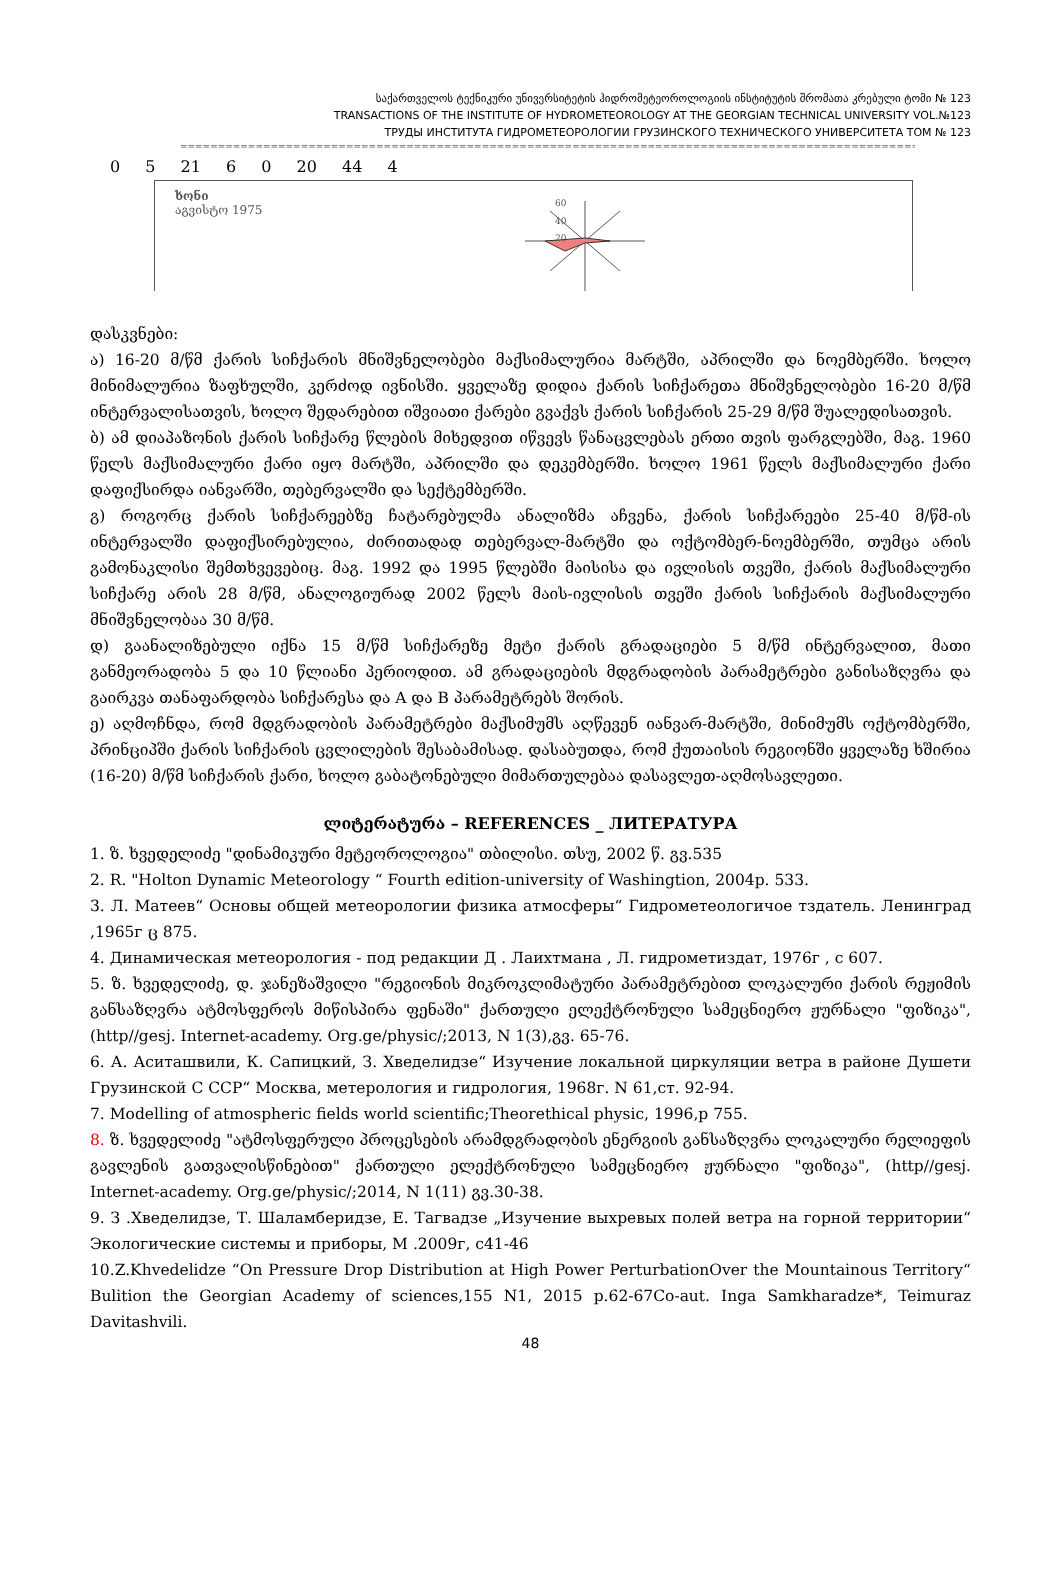საქართველოს ტექნიკური უნივერსიტეტის ჰიდრომეტეოროლოგიის ინსტიტუტის შრომათა კრებული ტომი № 123
TRANSACTIONS OF THE INSTITUTE OF HYDROMETEOROLOGY AT THE GEORGIAN TECHNICAL UNIVERSITY VOL.№123
ТРУДЫ ИНСТИТУТА ГИДРОМЕТЕОРОЛОГИИ ГРУЗИНСКОГО ТЕХНИЧЕСКОГО УНИВЕРСИТЕТА ТОМ № 123
=====================================================================================================
0 5 21 6 0 20 44 4
ხონი
აგვისტო 1975
60
40
20
დასკვნები:
ა) 16-20 მ/წმ ქარის სიჩქარის მნიშვნელობები მაქსიმალურია მარტში, აპრილში და ნოემბერში. ხოლო მინიმალურია ზაფხულში, კერძოდ ივნისში. ყველაზე დიდია ქარის სიჩქარეთა მნიშვნელობები 16-20 მ/წმ ინტერვალისათვის, ხოლო შედარებით იშვიათი ქარები გვაქვს ქარის სიჩქარის 25-29 მ/წმ შუალედისათვის.
ბ) ამ დიაპაზონის ქარის სიჩქარე წლების მიხედვით იწვევს წანაცვლებას ერთი თვის ფარგლებში, მაგ. 1960 წელს მაქსიმალური ქარი იყო მარტში, აპრილში და დეკემბერში. ხოლო 1961 წელს მაქსიმალური ქარი დაფიქსირდა იანვარში, თებერვალში და სექტემბერში.
გ) როგორც ქარის სიჩქარეებზე ჩატარებულმა ანალიზმა აჩვენა, ქარის სიჩქარეები 25-40 მ/წმ-ის ინტერვალში დაფიქსირებულია, ძირითადად თებერვალ-მარტში და ოქტომბერ-ნოემბერში, თუმცა არის გამონაკლისი შემთხვევებიც. მაგ. 1992 და 1995 წლებში მაისისა და ივლისის თვეში, ქარის მაქსიმალური სიჩქარე არის 28 მ/წმ, ანალოგიურად 2002 წელს მაის-ივლისის თვეში ქარის სიჩქარის მაქსიმალური მნიშვნელობაა 30 მ/წმ.
დ) გაანალიზებული იქნა 15 მ/წმ სიჩქარეზე მეტი ქარის გრადაციები 5 მ/წმ ინტერვალით, მათი განმეორადობა 5 და 10 წლიანი პერიოდით. ამ გრადაციების მდგრადობის პარამეტრები განისაზღვრა და გაირკვა თანაფარდობა სიჩქარესა და A და B პარამეტრებს შორის.
ე) აღმოჩნდა, რომ მდგრადობის პარამეტრები მაქსიმუმს აღწევენ იანვარ-მარტში, მინიმუმს ოქტომბერში, პრინციპში ქარის სიჩქარის ცვლილების შესაბამისად. დასაბუთდა, რომ ქუთაისის რეგიონში ყველაზე ხშირია (16-20) მ/წმ სიჩქარის ქარი, ხოლო გაბატონებული მიმართულებაა დასავლეთ-აღმოსავლეთი.
ლიტერატურა – REFERENCES _ ЛИТЕРАТУРА
1. ზ. ხვედელიძე "დინამიკური მეტეოროლოგია" თბილისი. თსუ, 2002 წ. გვ.535
2. R. "Holton Dynamic Meteorology “ Fourth edition-university of Washingtion, 2004p. 533.
3. Л. Матеев“ Основы общей метеорологии физика атмосферы“ Гидрометеологичое тздатель. Ленинград ,1965г ც 875.
4. Динамическая метеорология - под редакции Д . Лаихтмана , Л. гидрометиздат, 1976г , с 607.
5. ზ. ხვედელიძე, დ. ჯანეზაშვილი "რეგიონის მიკროკლიმატური პარამეტრებით ლოკალური ქარის რეჟიმის განსაზღვრა ატმოსფეროს მიწისპირა ფენაში" ქართული ელექტრონული სამეცნიერო ჟურნალი "ფიზიკა", (http//gesj. Internet-academy. Org.ge/physic/;2013, N 1(3),გვ. 65-76.
6. А. Аситашвили, К. Сапицкий, З. Хведелидзе“ Изучение локальной циркуляции ветра в районе Душети Грузинской С ССР“ Москва, метерология и гидрология, 1968г. N 61,ст. 92-94.
7. Modelling of atmospheric fields world scientific;Theorethical physic, 1996,p 755.
8. ზ. ხვედელიძე "ატმოსფერული პროცესების არამდგრადობის ენერგიის განსაზღვრა ლოკალური რელიეფის გავლენის გათვალისწინებით" ქართული ელექტრონული სამეცნიერო ჟურნალი "ფიზიკა", (http//gesj. Internet-academy. Org.ge/physic/;2014, N 1(11) გვ.30-38.
9. З .Хведелидзе, Т. Шаламберидзе, Е. Тагвадзе „Изучение выхревых полей ветра на горной территории“ Экологические системы и приборы, М .2009г, с41-46
10.Z.Khvedelidze “On Pressure Drop Distribution at High Power PerturbationOver the Mountainous Territory“ Bulition the Georgian Academy of sciences,155 N1, 2015 p.62-67Co-aut. Inga Samkharadze*, Teimuraz Davitashvili.
48